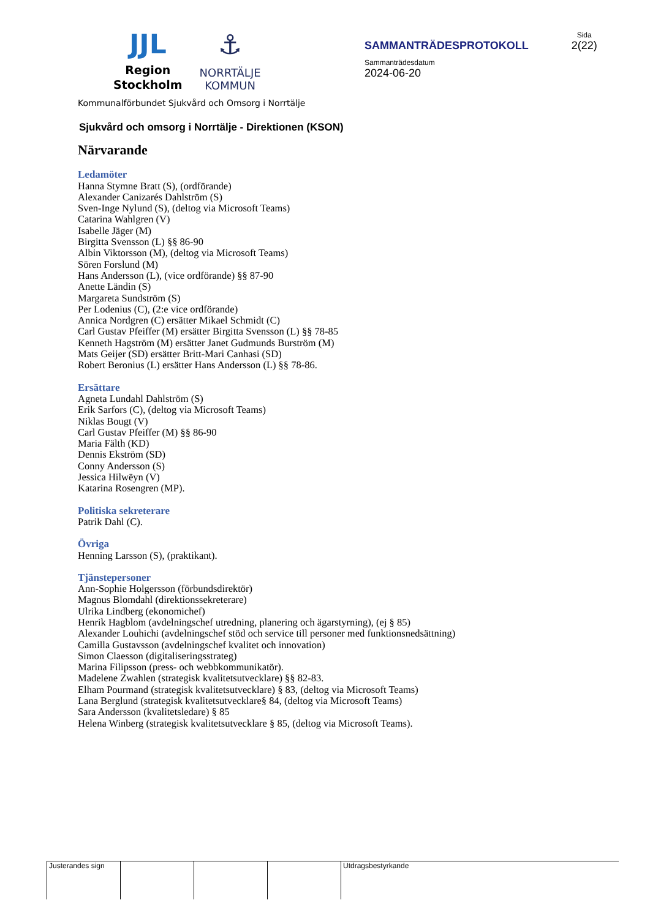JJL
Region
Stockholm
⚓
NORRTÄLJE
KOMMUN
SAMMANTRÄDESPROTOKOLL
Sammanträdesdatum
2024-06-20
Sida
2(22)
Kommunalförbundet Sjukvård och Omsorg i Norrtälje
Sjukvård och omsorg i Norrtälje - Direktionen (KSON)
Närvarande
Ledamöter
Hanna Stymne Bratt (S), (ordförande)
Alexander Canizarés Dahlström (S)
Sven-Inge Nylund (S), (deltog via Microsoft Teams)
Catarina Wahlgren (V)
Isabelle Jäger (M)
Birgitta Svensson (L) §§ 86-90
Albin Viktorsson (M), (deltog via Microsoft Teams)
Sören Forslund (M)
Hans Andersson (L), (vice ordförande) §§ 87-90
Anette Ländin (S)
Margareta Sundström (S)
Per Lodenius (C), (2:e vice ordförande)
Annica Nordgren (C) ersätter Mikael Schmidt (C)
Carl Gustav Pfeiffer (M) ersätter Birgitta Svensson (L) §§ 78-85
Kenneth Hagström (M) ersätter Janet Gudmunds Burström (M)
Mats Geijer (SD) ersätter Britt-Mari Canhasi (SD)
Robert Beronius (L) ersätter Hans Andersson (L) §§ 78-86.
Ersättare
Agneta Lundahl Dahlström (S)
Erik Sarfors (C), (deltog via Microsoft Teams)
Niklas Bougt (V)
Carl Gustav Pfeiffer (M) §§ 86-90
Maria Fälth (KD)
Dennis Ekström (SD)
Conny Andersson (S)
Jessica Hilwëyn (V)
Katarina Rosengren (MP).
Politiska sekreterare
Patrik Dahl (C).
Övriga
Henning Larsson (S), (praktikant).
Tjänstepersoner
Ann-Sophie Holgersson (förbundsdirektör)
Magnus Blomdahl (direktionssekreterare)
Ulrika Lindberg (ekonomichef)
Henrik Hagblom (avdelningschef utredning, planering och ägarstyrning), (ej § 85)
Alexander Louhichi (avdelningschef stöd och service till personer med funktionsnedsättning)
Camilla Gustavsson (avdelningschef kvalitet och innovation)
Simon Claesson (digitaliseringsstrateg)
Marina Filipsson (press- och webbkommunikatör).
Madelene Zwahlen (strategisk kvalitetsutvecklare) §§ 82-83.
Elham Pourmand (strategisk kvalitetsutvecklare) § 83, (deltog via Microsoft Teams)
Lana Berglund (strategisk kvalitetsutvecklare§ 84, (deltog via Microsoft Teams)
Sara Andersson (kvalitetsledare) § 85
Helena Winberg (strategisk kvalitetsutvecklare § 85, (deltog via Microsoft Teams).
Justerandes sign Utdragsbestyrkande